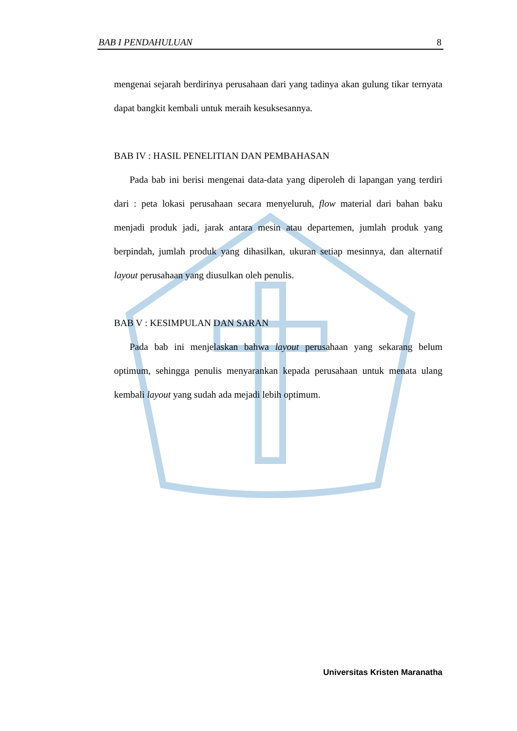BAB I PENDAHULUAN 8
mengenai sejarah berdirinya perusahaan dari yang tadinya akan gulung tikar ternyata dapat bangkit kembali untuk meraih kesuksesannya.
BAB IV : HASIL PENELITIAN DAN PEMBAHASAN
Pada bab ini berisi mengenai data-data yang diperoleh di lapangan yang terdiri dari : peta lokasi perusahaan secara menyeluruh, flow material dari bahan baku menjadi produk jadi, jarak antara mesin atau departemen, jumlah produk yang berpindah, jumlah produk yang dihasilkan, ukuran setiap mesinnya, dan alternatif layout perusahaan yang diusulkan oleh penulis.
BAB V : KESIMPULAN DAN SARAN
Pada bab ini menjelaskan bahwa layout perusahaan yang sekarang belum optimum, sehingga penulis menyarankan kepada perusahaan untuk menata ulang kembali layout yang sudah ada mejadi lebih optimum.
Universitas Kristen Maranatha